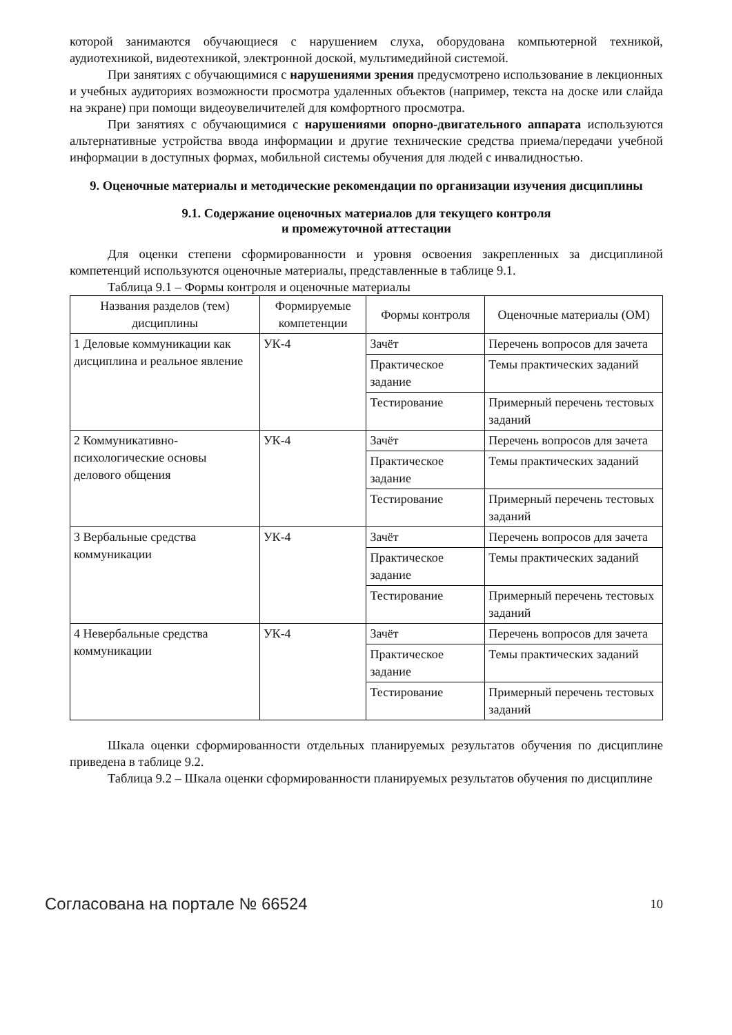которой занимаются обучающиеся с нарушением слуха, оборудована компьютерной техникой, аудиотехникой, видеотехникой, электронной доской, мультимедийной системой.
При занятиях с обучающимися с нарушениями зрения предусмотрено использование в лекционных и учебных аудиториях возможности просмотра удаленных объектов (например, текста на доске или слайда на экране) при помощи видеоувеличителей для комфортного просмотра.
При занятиях с обучающимися с нарушениями опорно-двигательного аппарата используются альтернативные устройства ввода информации и другие технические средства приема/передачи учебной информации в доступных формах, мобильной системы обучения для людей с инвалидностью.
9. Оценочные материалы и методические рекомендации по организации изучения дисциплины
9.1. Содержание оценочных материалов для текущего контроля
и промежуточной аттестации
Для оценки степени сформированности и уровня освоения закрепленных за дисциплиной компетенций используются оценочные материалы, представленные в таблице 9.1.
Таблица 9.1 – Формы контроля и оценочные материалы
| Названия разделов (тем) дисциплины | Формируемые компетенции | Формы контроля | Оценочные материалы (ОМ) |
| --- | --- | --- | --- |
| 1 Деловые коммуникации как дисциплина и реальное явление | УК-4 | Зачёт | Перечень вопросов для зачета |
| | | Практическое задание | Темы практических заданий |
| | | Тестирование | Примерный перечень тестовых заданий |
| 2 Коммуникативно-психологические основы делового общения | УК-4 | Зачёт | Перечень вопросов для зачета |
| | | Практическое задание | Темы практических заданий |
| | | Тестирование | Примерный перечень тестовых заданий |
| 3 Вербальные средства коммуникации | УК-4 | Зачёт | Перечень вопросов для зачета |
| | | Практическое задание | Темы практических заданий |
| | | Тестирование | Примерный перечень тестовых заданий |
| 4 Невербальные средства коммуникации | УК-4 | Зачёт | Перечень вопросов для зачета |
| | | Практическое задание | Темы практических заданий |
| | | Тестирование | Примерный перечень тестовых заданий |
Шкала оценки сформированности отдельных планируемых результатов обучения по дисциплине приведена в таблице 9.2.
Таблица 9.2 – Шкала оценки сформированности планируемых результатов обучения по дисциплине
Согласована на портале № 66524 10